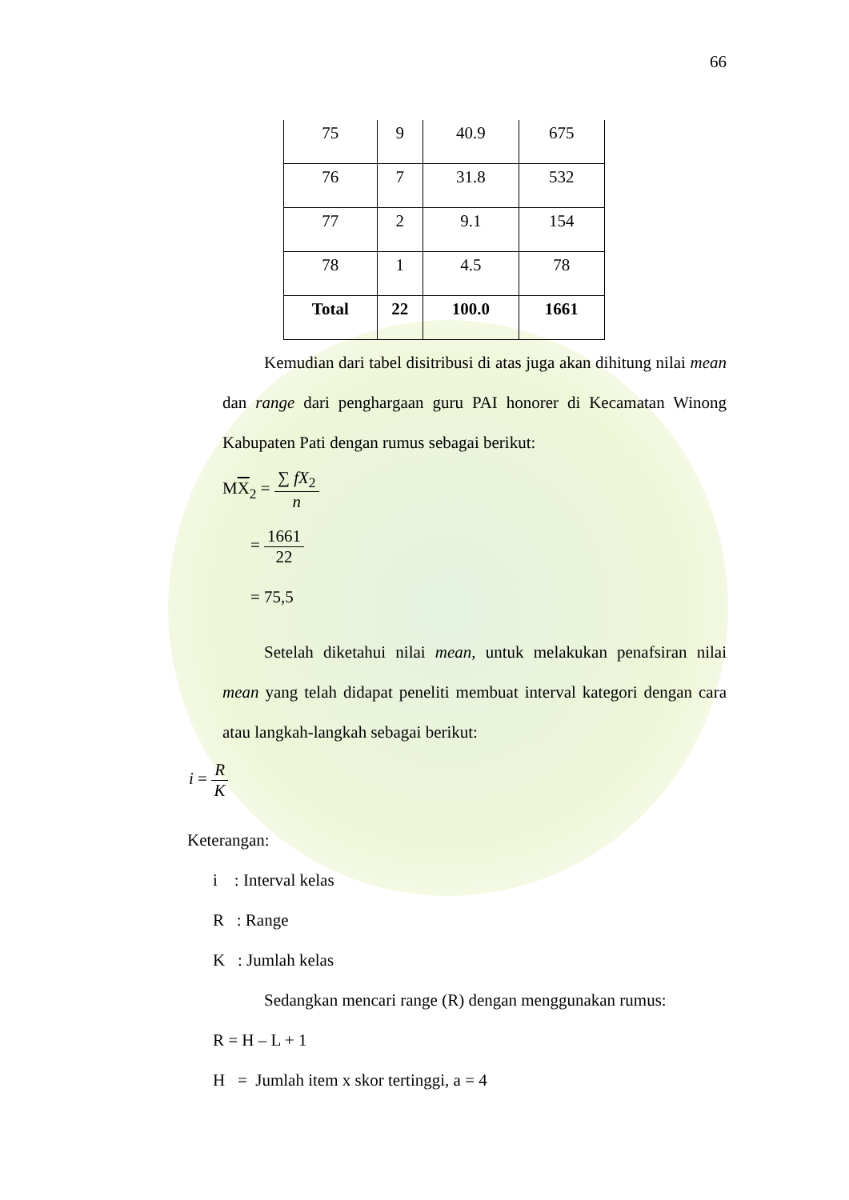66
| 75 | 9 | 40.9 | 675 |
| 76 | 7 | 31.8 | 532 |
| 77 | 2 | 9.1 | 154 |
| 78 | 1 | 4.5 | 78 |
| Total | 22 | 100.0 | 1661 |
Kemudian dari tabel disitribusi di atas juga akan dihitung nilai mean dan range dari penghargaan guru PAI honorer di Kecamatan Winong Kabupaten Pati dengan rumus sebagai berikut:
MX<sub>2</sub> = ∑ fX<sub>2</sub> n
= 1661 22
= 75,5
Setelah diketahui nilai mean, untuk melakukan penafsiran nilai mean yang telah didapat peneliti membuat interval kategori dengan cara atau langkah-langkah sebagai berikut:
i = R K
Keterangan:
i : Interval kelas
R : Range
K : Jumlah kelas
Sedangkan mencari range (R) dengan menggunakan rumus:
R = H – L + 1
H = Jumlah item x skor tertinggi, a = 4